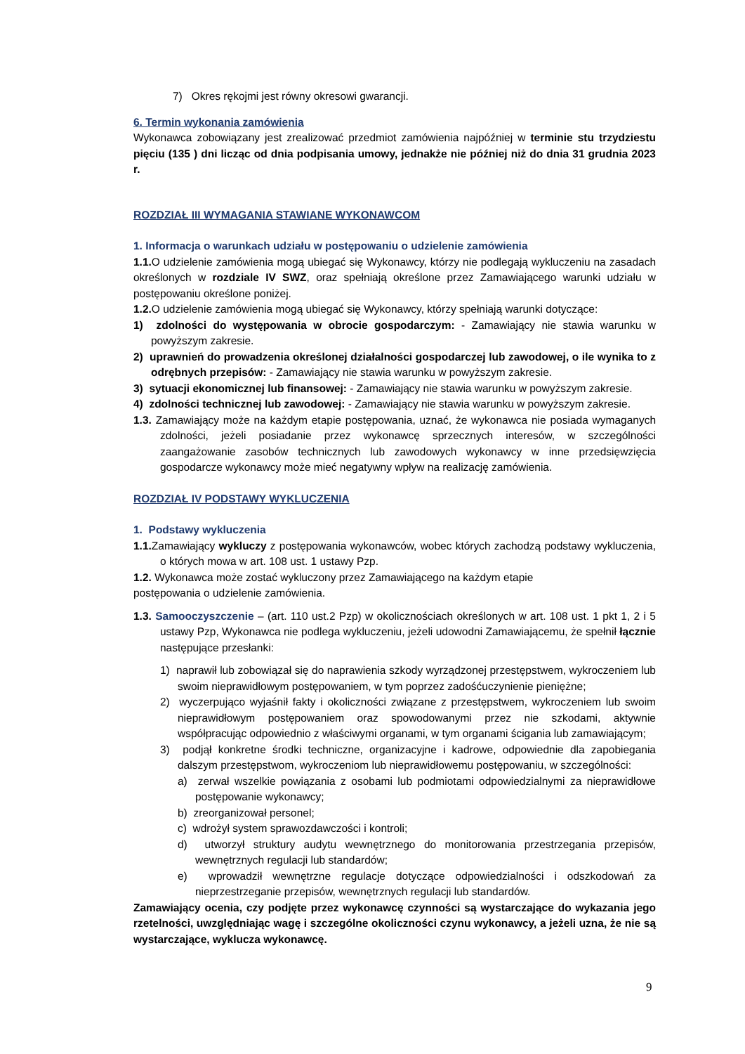7) Okres rękojmi jest równy okresowi gwarancji.
6. Termin wykonania zamówienia
Wykonawca zobowiązany jest zrealizować przedmiot zamówienia najpóźniej w terminie stu trzydziestu pięciu (135 ) dni licząc od dnia podpisania umowy, jednakże nie później niż do dnia 31 grudnia 2023 r.
ROZDZIAŁ III WYMAGANIA STAWIANE WYKONAWCOM
1. Informacja o warunkach udziału w postępowaniu o udzielenie zamówienia
1.1. O udzielenie zamówienia mogą ubiegać się Wykonawcy, którzy nie podlegają wykluczeniu na zasadach określonych w rozdziale IV SWZ, oraz spełniają określone przez Zamawiającego warunki udziału w postępowaniu określone poniżej.
1.2. O udzielenie zamówienia mogą ubiegać się Wykonawcy, którzy spełniają warunki dotyczące:
1) zdolności do występowania w obrocie gospodarczym: - Zamawiający nie stawia warunku w powyższym zakresie.
2) uprawnień do prowadzenia określonej działalności gospodarczej lub zawodowej, o ile wynika to z odrębnych przepisów: - Zamawiający nie stawia warunku w powyższym zakresie.
3) sytuacji ekonomicznej lub finansowej: - Zamawiający nie stawia warunku w powyższym zakresie.
4) zdolności technicznej lub zawodowej: - Zamawiający nie stawia warunku w powyższym zakresie.
1.3. Zamawiający może na każdym etapie postępowania, uznać, że wykonawca nie posiada wymaganych zdolności, jeżeli posiadanie przez wykonawcę sprzecznych interesów, w szczególności zaangażowanie zasobów technicznych lub zawodowych wykonawcy w inne przedsięwzięcia gospodarcze wykonawcy może mieć negatywny wpływ na realizację zamówienia.
ROZDZIAŁ IV PODSTAWY WYKLUCZENIA
1. Podstawy wykluczenia
1.1. Zamawiający wykluczy z postępowania wykonawców, wobec których zachodzą podstawy wykluczenia, o których mowa w art. 108 ust. 1 ustawy Pzp.
1.2. Wykonawca może zostać wykluczony przez Zamawiającego na każdym etapie
postępowania o udzielenie zamówienia.
1.3. Samooczyszczenie – (art. 110 ust.2 Pzp) w okolicznościach określonych w art. 108 ust. 1 pkt 1, 2 i 5 ustawy Pzp, Wykonawca nie podlega wykluczeniu, jeżeli udowodni Zamawiającemu, że spełnił łącznie następujące przesłanki:
1) naprawił lub zobowiązał się do naprawienia szkody wyrządzonej przestępstwem, wykroczeniem lub swoim nieprawidłowym postępowaniem, w tym poprzez zadośćuczynienie pieniężne;
2) wyczerpująco wyjaśnił fakty i okoliczności związane z przestępstwem, wykroczeniem lub swoim nieprawidłowym postępowaniem oraz spowodowanymi przez nie szkodami, aktywnie współpracując odpowiednio z właściwymi organami, w tym organami ścigania lub zamawiającym;
3) podjął konkretne środki techniczne, organizacyjne i kadrowe, odpowiednie dla zapobiegania dalszym przestępstwom, wykroczeniom lub nieprawidłowemu postępowaniu, w szczególności:
a) zerwał wszelkie powiązania z osobami lub podmiotami odpowiedzialnymi za nieprawidłowe postępowanie wykonawcy;
b) zreorganizował personel;
c) wdrożył system sprawozdawczości i kontroli;
d) utworzył struktury audytu wewnętrznego do monitorowania przestrzegania przepisów, wewnętrznych regulacji lub standardów;
e) wprowadził wewnętrzne regulacje dotyczące odpowiedzialności i odszkodowań za nieprzestrzeganie przepisów, wewnętrznych regulacji lub standardów.
Zamawiający ocenia, czy podjęte przez wykonawcę czynności są wystarczające do wykazania jego rzetelności, uwzględniając wagę i szczególne okoliczności czynu wykonawcy, a jeżeli uzna, że nie są wystarczające, wyklucza wykonawcę.
9